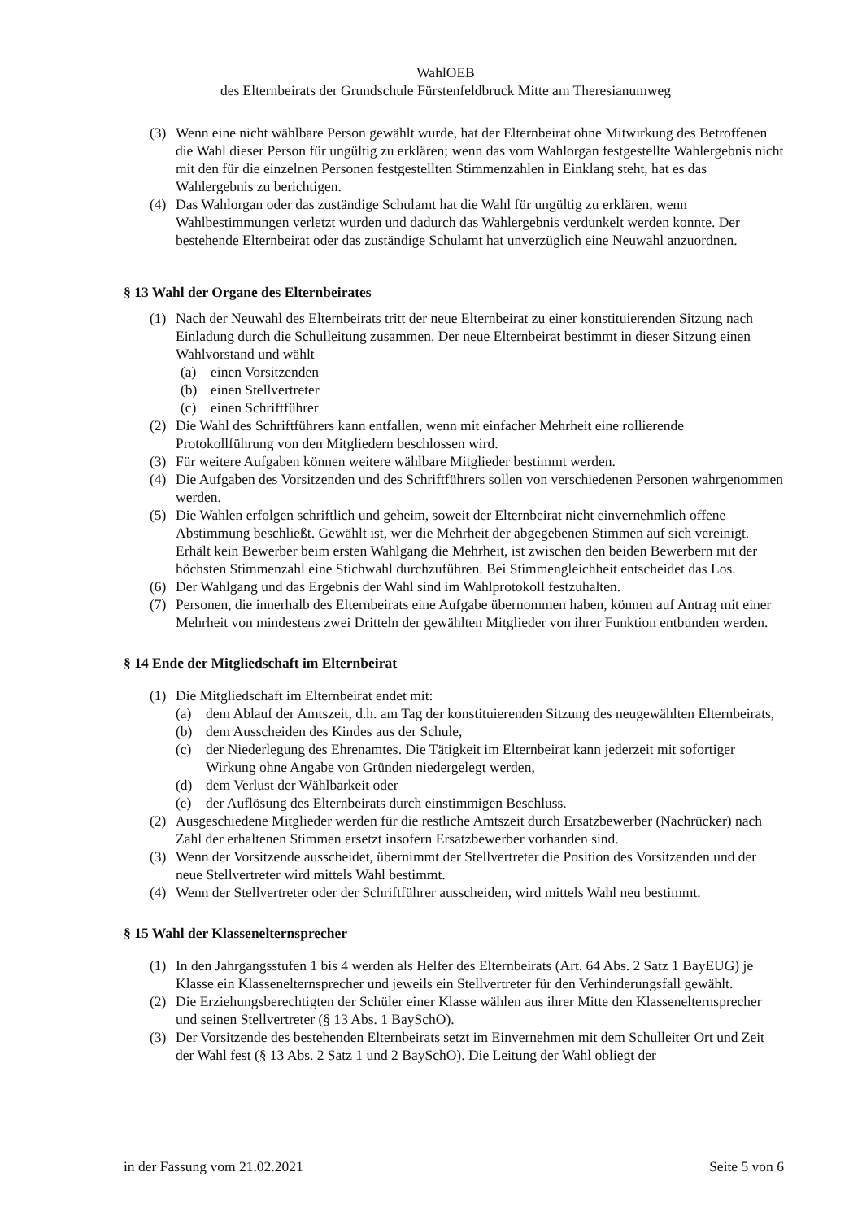WahlOEB
des Elternbeirats der Grundschule Fürstenfeldbruck Mitte am Theresianumweg
(3) Wenn eine nicht wählbare Person gewählt wurde, hat der Elternbeirat ohne Mitwirkung des Betroffenen die Wahl dieser Person für ungültig zu erklären; wenn das vom Wahlorgan festgestellte Wahlergebnis nicht mit den für die einzelnen Personen festgestellten Stimmenzahlen in Einklang steht, hat es das Wahlergebnis zu berichtigen.
(4) Das Wahlorgan oder das zuständige Schulamt hat die Wahl für ungültig zu erklären, wenn Wahlbestimmungen verletzt wurden und dadurch das Wahlergebnis verdunkelt werden konnte. Der bestehende Elternbeirat oder das zuständige Schulamt hat unverzüglich eine Neuwahl anzuordnen.
§ 13 Wahl der Organe des Elternbeirates
(1) Nach der Neuwahl des Elternbeirats tritt der neue Elternbeirat zu einer konstituierenden Sitzung nach Einladung durch die Schulleitung zusammen. Der neue Elternbeirat bestimmt in dieser Sitzung einen Wahlvorstand und wählt
(a) einen Vorsitzenden
(b) einen Stellvertreter
(c) einen Schriftführer
(2) Die Wahl des Schriftführers kann entfallen, wenn mit einfacher Mehrheit eine rollierende Protokollführung von den Mitgliedern beschlossen wird.
(3) Für weitere Aufgaben können weitere wählbare Mitglieder bestimmt werden.
(4) Die Aufgaben des Vorsitzenden und des Schriftführers sollen von verschiedenen Personen wahrgenommen werden.
(5) Die Wahlen erfolgen schriftlich und geheim, soweit der Elternbeirat nicht einvernehmlich offene Abstimmung beschließt. Gewählt ist, wer die Mehrheit der abgegebenen Stimmen auf sich vereinigt. Erhält kein Bewerber beim ersten Wahlgang die Mehrheit, ist zwischen den beiden Bewerbern mit der höchsten Stimmenzahl eine Stichwahl durchzuführen. Bei Stimmengleichheit entscheidet das Los.
(6) Der Wahlgang und das Ergebnis der Wahl sind im Wahlprotokoll festzuhalten.
(7) Personen, die innerhalb des Elternbeirats eine Aufgabe übernommen haben, können auf Antrag mit einer Mehrheit von mindestens zwei Dritteln der gewählten Mitglieder von ihrer Funktion entbunden werden.
§ 14 Ende der Mitgliedschaft im Elternbeirat
(1) Die Mitgliedschaft im Elternbeirat endet mit:
(a) dem Ablauf der Amtszeit, d.h. am Tag der konstituierenden Sitzung des neugewählten Elternbeirats,
(b) dem Ausscheiden des Kindes aus der Schule,
(c) der Niederlegung des Ehrenamtes. Die Tätigkeit im Elternbeirat kann jederzeit mit sofortiger Wirkung ohne Angabe von Gründen niedergelegt werden,
(d) dem Verlust der Wählbarkeit oder
(e) der Auflösung des Elternbeirats durch einstimmigen Beschluss.
(2) Ausgeschiedene Mitglieder werden für die restliche Amtszeit durch Ersatzbewerber (Nachrücker) nach Zahl der erhaltenen Stimmen ersetzt insofern Ersatzbewerber vorhanden sind.
(3) Wenn der Vorsitzende ausscheidet, übernimmt der Stellvertreter die Position des Vorsitzenden und der neue Stellvertreter wird mittels Wahl bestimmt.
(4) Wenn der Stellvertreter oder der Schriftführer ausscheiden, wird mittels Wahl neu bestimmt.
§ 15 Wahl der Klassenelternsprecher
(1) In den Jahrgangsstufen 1 bis 4 werden als Helfer des Elternbeirats (Art. 64 Abs. 2 Satz 1 BayEUG) je Klasse ein Klassenelternsprecher und jeweils ein Stellvertreter für den Verhinderungsfall gewählt.
(2) Die Erziehungsberechtigten der Schüler einer Klasse wählen aus ihrer Mitte den Klassenelternsprecher und seinen Stellvertreter (§ 13 Abs. 1 BaySchO).
(3) Der Vorsitzende des bestehenden Elternbeirats setzt im Einvernehmen mit dem Schulleiter Ort und Zeit der Wahl fest (§ 13 Abs. 2 Satz 1 und 2 BaySchO). Die Leitung der Wahl obliegt der
in der Fassung vom 21.02.2021 Seite 5 von 6